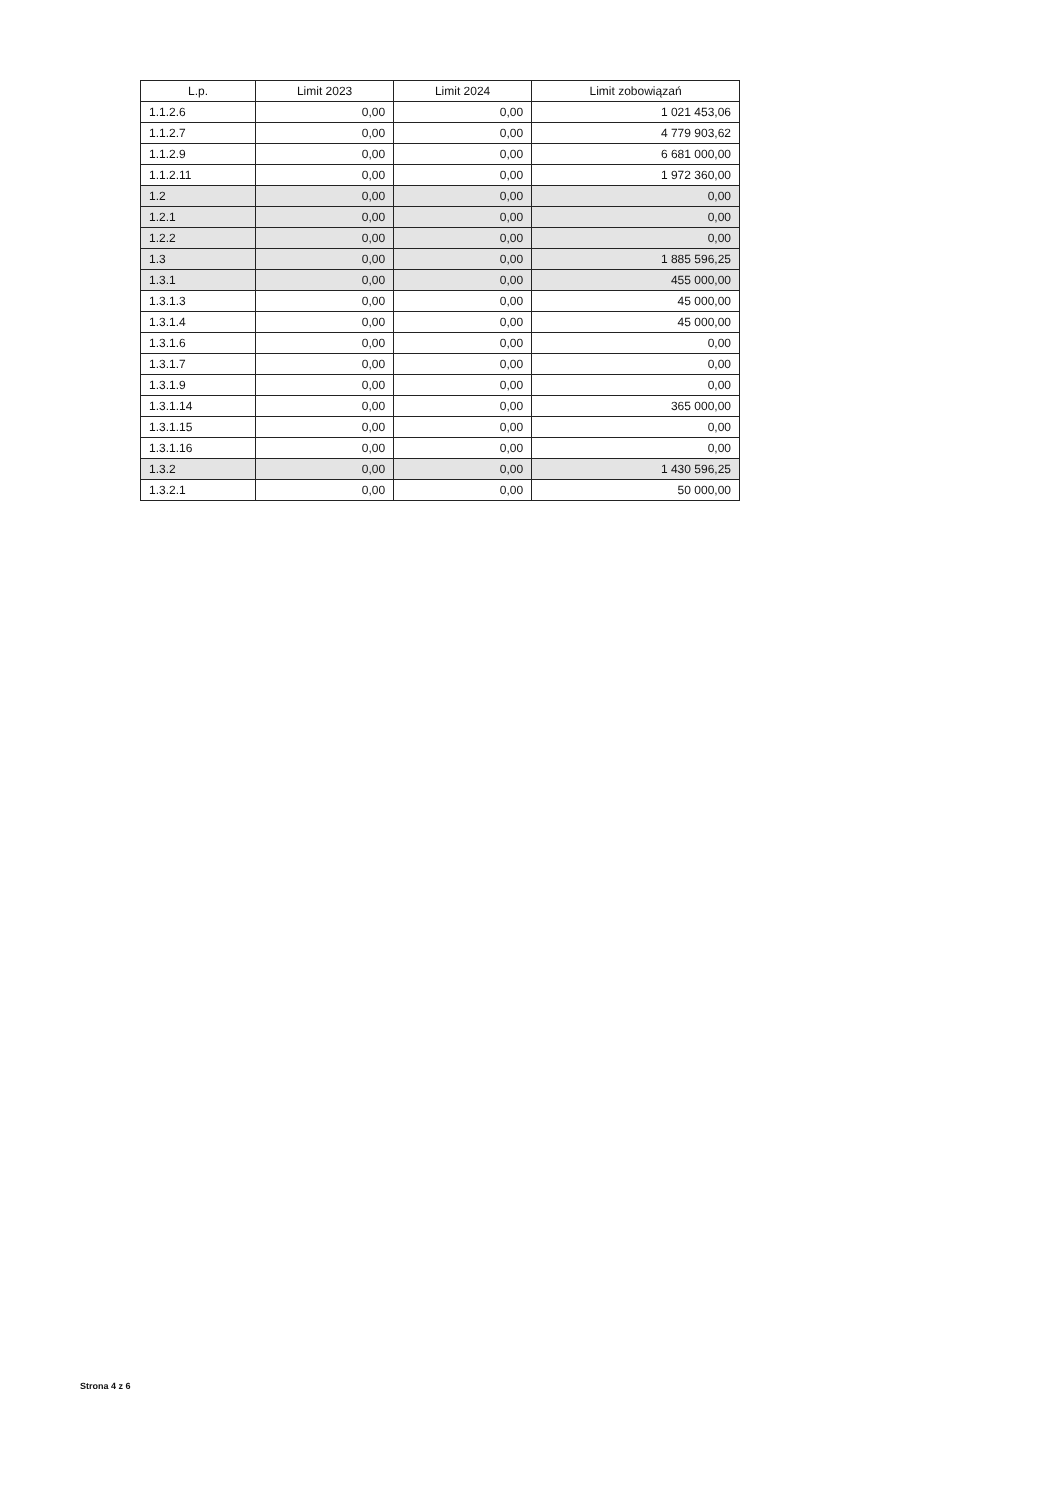| L.p. | Limit 2023 | Limit 2024 | Limit zobowiązań |
| --- | --- | --- | --- |
| 1.1.2.6 | 0,00 | 0,00 | 1 021 453,06 |
| 1.1.2.7 | 0,00 | 0,00 | 4 779 903,62 |
| 1.1.2.9 | 0,00 | 0,00 | 6 681 000,00 |
| 1.1.2.11 | 0,00 | 0,00 | 1 972 360,00 |
| 1.2 | 0,00 | 0,00 | 0,00 |
| 1.2.1 | 0,00 | 0,00 | 0,00 |
| 1.2.2 | 0,00 | 0,00 | 0,00 |
| 1.3 | 0,00 | 0,00 | 1 885 596,25 |
| 1.3.1 | 0,00 | 0,00 | 455 000,00 |
| 1.3.1.3 | 0,00 | 0,00 | 45 000,00 |
| 1.3.1.4 | 0,00 | 0,00 | 45 000,00 |
| 1.3.1.6 | 0,00 | 0,00 | 0,00 |
| 1.3.1.7 | 0,00 | 0,00 | 0,00 |
| 1.3.1.9 | 0,00 | 0,00 | 0,00 |
| 1.3.1.14 | 0,00 | 0,00 | 365 000,00 |
| 1.3.1.15 | 0,00 | 0,00 | 0,00 |
| 1.3.1.16 | 0,00 | 0,00 | 0,00 |
| 1.3.2 | 0,00 | 0,00 | 1 430 596,25 |
| 1.3.2.1 | 0,00 | 0,00 | 50 000,00 |
Strona 4 z 6